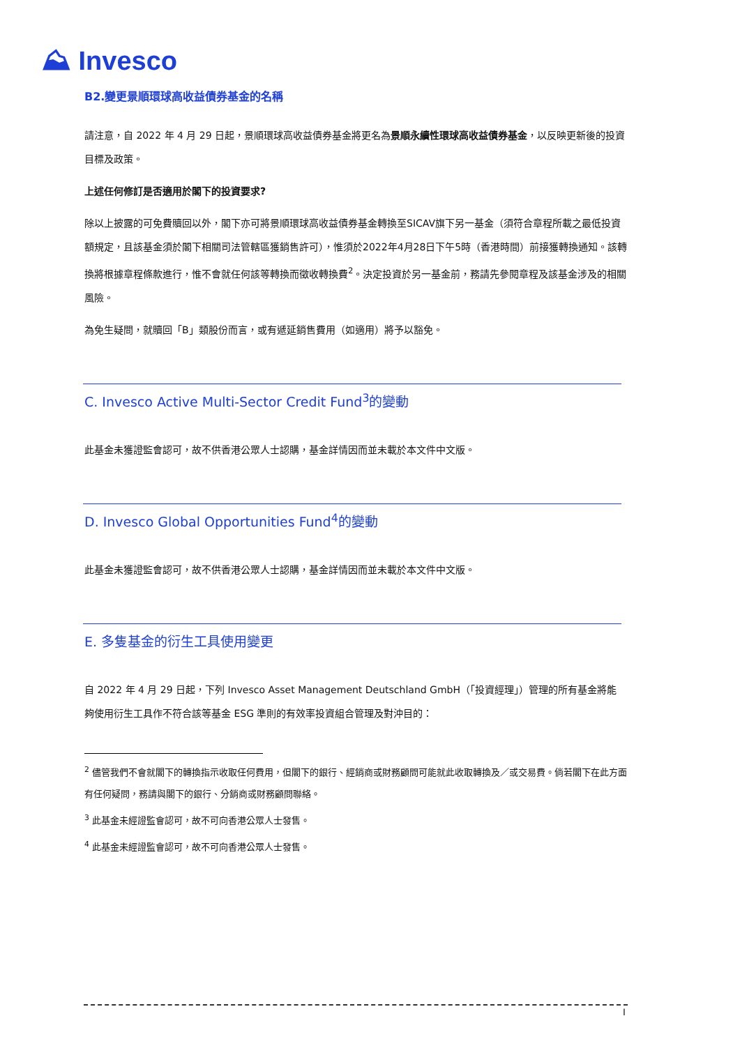⛰ Invesco
B2.變更景順環球高收益債券基金的名稱
請注意，自 2022 年 4 月 29 日起，景順環球高收益債券基金將更名為景順永續性環球高收益債券基金，以反映更新後的投資目標及政策。
上述任何修訂是否適用於閣下的投資要求?
除以上披露的可免費贖回以外，閣下亦可將景順環球高收益債券基金轉換至SICAV旗下另一基金（須符合章程所載之最低投資額規定，且該基金須於閣下相關司法管轄區獲銷售許可），惟須於2022年4月28日下午5時（香港時間）前接獲轉換通知。該轉換將根據章程條款進行，惟不會就任何該等轉換而徵收轉換費<sup>2</sup>。決定投資於另一基金前，務請先參閱章程及該基金涉及的相關風險。
為免生疑問，就贖回「B」類股份而言，或有遞延銷售費用（如適用）將予以豁免。
C. Invesco Active Multi-Sector Credit Fund<sup>3</sup>的變動
此基金未獲證監會認可，故不供香港公眾人士認購，基金詳情因而並未載於本文件中文版。
D. Invesco Global Opportunities Fund<sup>4</sup>的變動
此基金未獲證監會認可，故不供香港公眾人士認購，基金詳情因而並未載於本文件中文版。
E. 多隻基金的衍生工具使用變更
自 2022 年 4 月 29 日起，下列 Invesco Asset Management Deutschland GmbH（「投資經理」）管理的所有基金將能夠使用衍生工具作不符合該等基金 ESG 準則的有效率投資組合管理及對沖目的：
<sup>2</sup> 儘管我們不會就閣下的轉換指示收取任何費用，但閣下的銀行、經銷商或財務顧問可能就此收取轉換及／或交易費。倘若閣下在此方面有任何疑問，務請與閣下的銀行、分銷商或財務顧問聯絡。
<sup>3</sup> 此基金未經證監會認可，故不可向香港公眾人士發售。
<sup>4</sup> 此基金未經證監會認可，故不可向香港公眾人士發售。
I